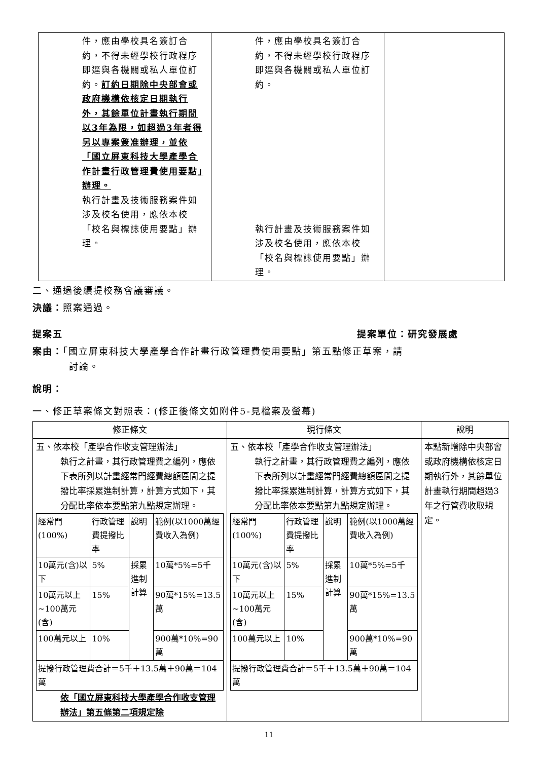| 件，應由學校具名簽訂合約，不得未經學校行政程序即逕與各機關或私人單位訂約。 訂約日期除中央部會或政府機構依核定日期執行外，其餘單位計畫執行期間以3年為限，如超過3年者得另以專案簽准辦理，並依「國立屏東科技大學產學合作計畫行政管理費使用要點」辦理。 執行計畫及技術服務案件如涉及校名使用，應依本校「校名與標誌使用要點」辦理。 | 件，應由學校具名簽訂合約，不得未經學校行政程序即逕與各機關或私人單位訂約。 執行計畫及技術服務案件如涉及校名使用，應依本校「校名與標誌使用要點」辦理。 | |
二、通過後續提校務會議審議。
決議：照案通過。
提案五 提案單位：研究發展處
案由：「國立屏東科技大學產學合作計畫行政管理費使用要點」第五點修正草案，請
討論。
說明：
一、修正草案條文對照表：(修正後條文如附件5-見檔案及螢幕)
| 修正條文 | 現行條文 | 說明 |
| --- | --- | --- |
| 五、依本校「產學合作收支管理辦法」 執行之計畫，其行政管理費之編列，應依下表所列以計畫經常門經費總額區間之提撥比率採累進制計算，計算方式如下，其分配比率依本要點第九點規定辦理。 / 經常門(100%) / 行政管理費提撥比率 / 說明 / 範例(以1000萬經費收入為例) / / 10萬元(含)以下 / 5% / 採累進制計算 / 10萬*5%=5千 / / 10萬元以上~100萬元(含) / 15% / / 90萬*15%=13.5萬 / / 100萬元以上 / 10% / / 900萬*10%=90萬 / / 提撥行政管理費合計＝5千＋13.5萬＋90萬＝104萬 / / / / 依「國立屏東科技大學產學合作收支管理辦法」第五條第二項規定除 | 五、依本校「產學合作收支管理辦法」 執行之計畫，其行政管理費之編列，應依下表所列以計畫經常門經費總額區間之提撥比率採累進制計算，計算方式如下，其分配比率依本要點第九點規定辦理。 / 經常門(100%) / 行政管理費提撥比率 / 說明 / 範例(以1000萬經費收入為例) / / 10萬元(含)以下 / 5% / 採累進制計算 / 10萬*5%=5千 / / 10萬元以上~100萬元(含) / 15% / / 90萬*15%=13.5萬 / / 100萬元以上 / 10% / / 900萬*10%=90萬 / / 提撥行政管理費合計＝5千＋13.5萬＋90萬＝104萬 / / / / | 本點新增除中央部會或政府機構依核定日期執行外，其餘單位計畫執行期間超過3年之行管費收取規定。 |
11